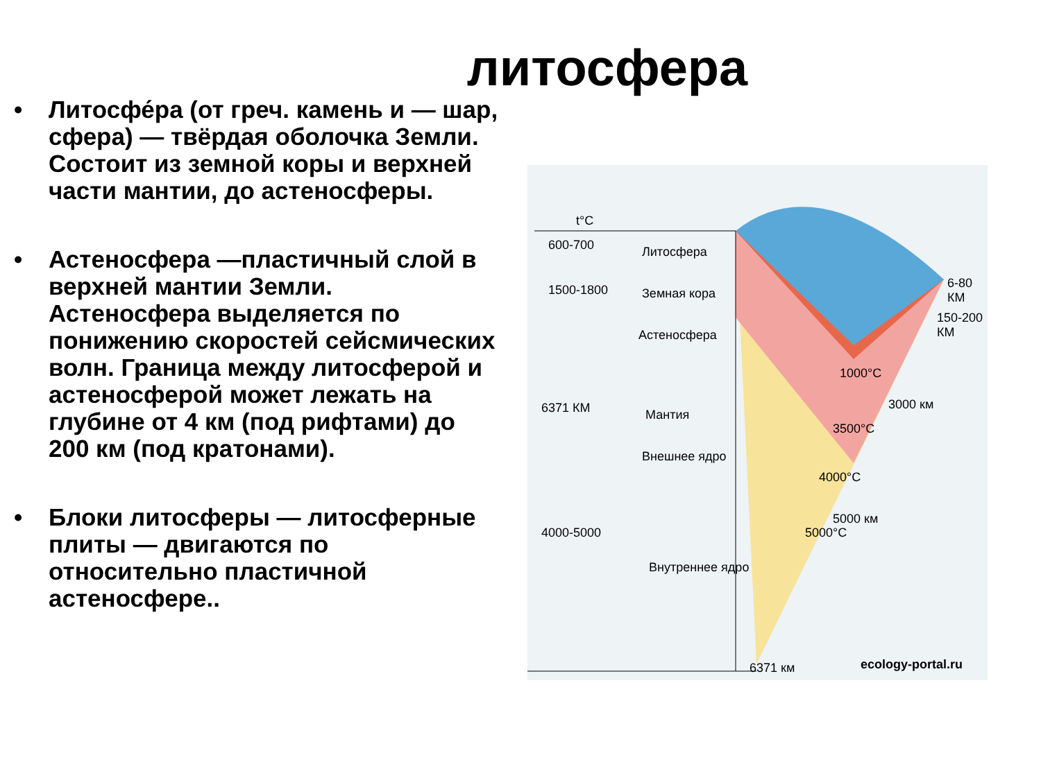литосфера
• Литосфе́ра (от греч. камень и — шар, сфера) — твёрдая оболочка Земли. Состоит из земной коры и верхней части мантии, до астеносферы.
• Астеносфера —пластичный слой в верхней мантии Земли. Астеносфера выделяется по понижению скоростей сейсмических волн. Граница между литосферой и астеносферой может лежать на глубине от 4 км (под рифтами) до 200 км (под кратонами).
• Блоки литосферы — литосферные плиты — двигаются по относительно пластичной астеносфере..
t°C
600-700 Литосфера
1500-1800 Земная кора
Астеносфера
6371 КМ Мантия
Внешнее ядро
4000-5000
Внутреннее ядро
6-80 КМ
150-200 КМ
3000 км
5000 км
6371 км
1000°C
3500°C
4000°C
5000°C
ecology-portal.ru